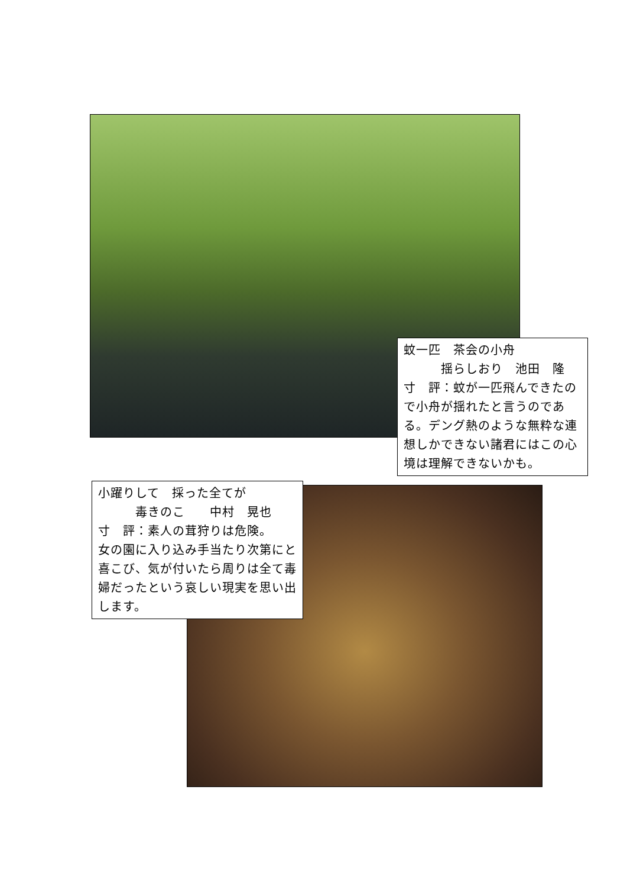蚊一匹　茶会の小舟
　　　揺らしおり　池田　隆
寸　評：蚊が一匹飛んできたので小舟が揺れたと言うのである。デング熱のような無粋な連想しかできない諸君にはこの心境は理解できないかも。
小躍りして　採った全てが
　　　毒きのこ　　中村　晃也
寸　評：素人の茸狩りは危険。
女の園に入り込み手当たり次第にと喜こび、気が付いたら周りは全て毒婦だったという哀しい現実を思い出します。